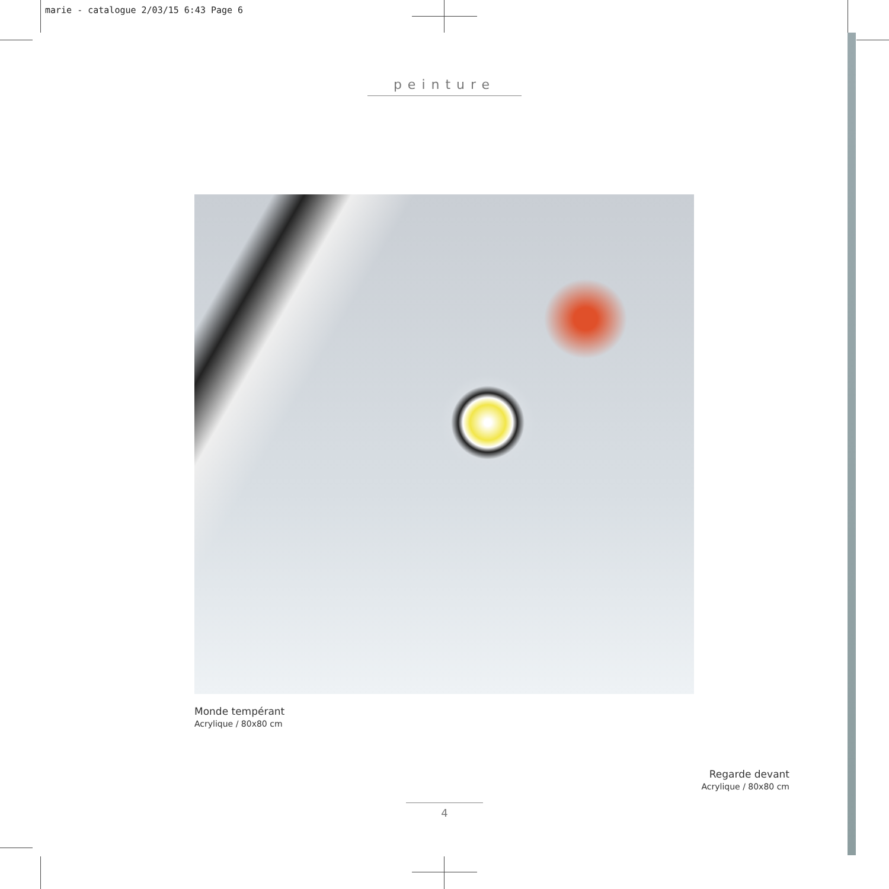marie - catalogue 2/03/15 6:43 Page 6
peinture
Monde tempérant
Acrylique / 80x80 cm
Regarde devant
Acrylique / 80x80 cm
4